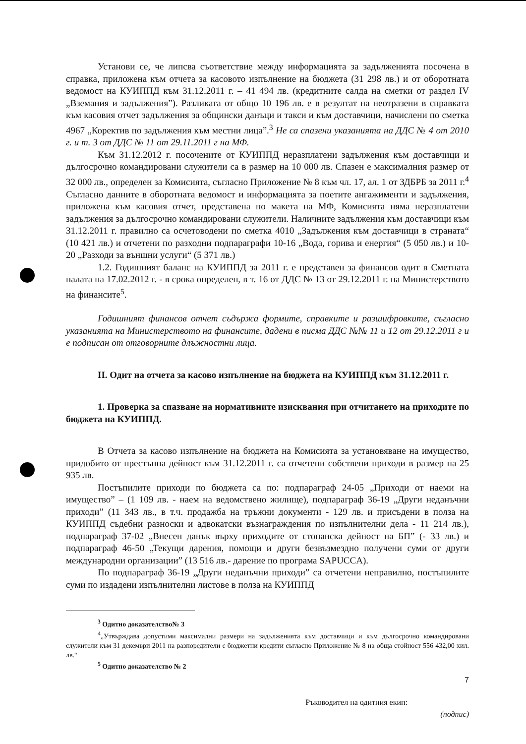Установи се, че липсва съответствие между информацията за задълженията посочена в справка, приложена към отчета за касовото изпълнение на бюджета (31 298 лв.) и от оборотната ведомост на КУИППД към 31.12.2011 г. – 41 494 лв. (кредитните салда на сметки от раздел IV „Вземания и задължения”). Разликата от общо 10 196 лв. е в резултат на неотразени в справката към касовия отчет задължения за общински данъци и такси и към доставчици, начислени по сметка 4967 „Коректив по задължения към местни лица”.<sup>3</sup> Не са спазени указанията на ДДС № 4 от 2010 г. и т. 3 от ДДС № 11 от 29.11.2011 г на МФ.
Към 31.12.2012 г. посочените от КУИППД неразплатени задължения към доставчици и дългосрочно командировани служители са в размер на 10 000 лв. Спазен е максималния размер от 32 000 лв., определен за Комисията, съгласно Приложение № 8 към чл. 17, ал. 1 от ЗДБРБ за 2011 г.<sup>4</sup> Съгласно данните в оборотната ведомост и информацията за поетите ангажименти и задължения, приложена към касовия отчет, представена по макета на МФ, Комисията няма неразплатени задължения за дългосрочно командировани служители. Наличните задължения към доставчици към 31.12.2011 г. правилно са осчетоводени по сметка 4010 „Задължения към доставчици в страната“ (10 421 лв.) и отчетени по разходни подпараграфи 10-16 „Вода, горива и енергия“ (5 050 лв.) и 10-20 „Разходи за външни услуги“ (5 371 лв.)
1.2. Годишният баланс на КУИППД за 2011 г. е представен за финансов одит в Сметната палата на 17.02.2012 г. - в срока определен, в т. 16 от ДДС № 13 от 29.12.2011 г. на Министерството на финансите<sup>5</sup>.
Годишният финансов отчет съдържа формите, справките и разшифровките, съгласно указанията на Министерството на финансите, дадени в писма ДДС №№ 11 и 12 от 29.12.2011 г и е подписан от отговорните длъжностни лица.
II. Одит на отчета за касово изпълнение на бюджета на КУИППД към 31.12.2011 г.
1. Проверка за спазване на нормативните изисквания при отчитането на приходите по бюджета на КУИППД.
В Отчета за касово изпълнение на бюджета на Комисията за установяване на имущество, придобито от престъпна дейност към 31.12.2011 г. са отчетени собствени приходи в размер на 25 935 лв.
Постъпилите приходи по бюджета са по: подпараграф 24-05 „Приходи от наеми на имущество” – (1 109 лв. - наем на ведомствено жилище), подпараграф 36-19 „Други неданъчни приходи” (11 343 лв., в т.ч. продажба на тръжни документи - 129 лв. и присъдени в полза на КУИППД съдебни разноски и адвокатски възнаграждения по изпълнителни дела - 11 214 лв.), подпараграф 37-02 „Внесен данък върху приходите от стопанска дейност на БП” (- 33 лв.) и подпараграф 46-50 „Текущи дарения, помощи и други безвъзмездно получени суми от други международни организации” (13 516 лв.- дарение по програма SAPUCCA).
По подпараграф 36-19 „Други неданъчни приходи” са отчетени неправилно, постъпилите суми по издадени изпълнителни листове в полза на КУИППД
<sup>3</sup> Одитно доказателство№ 3
<sup>4</sup>„Утвърждава допустими максимални размери на задълженията към доставчици и към дългосрочно командировани служители към 31 декември 2011 на разпоредители с бюджетни кредити съгласно Приложение № 8 на обща стойност 556 432,00 хил. лв.“
<sup>5</sup> Одитно доказателство № 2
7
Ръководител на одитния екип:
(подпис)